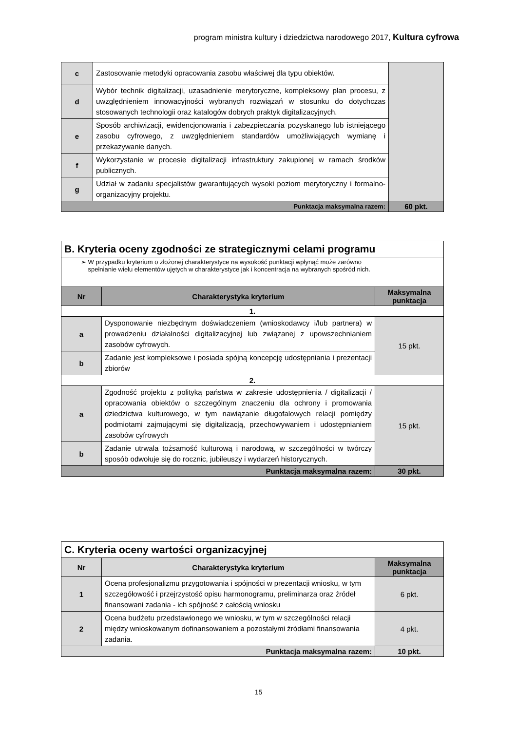program ministra kultury i dziedzictwa narodowego 2017, Kultura cyfrowa
| c | Zastosowanie metodyki opracowania zasobu właściwej dla typu obiektów. | |
| d | Wybór technik digitalizacji, uzasadnienie merytoryczne, kompleksowy plan procesu, z uwzględnieniem innowacyjności wybranych rozwiązań w stosunku do dotychczas stosowanych technologii oraz katalogów dobrych praktyk digitalizacyjnych. | |
| e | Sposób archiwizacji, ewidencjonowania i zabezpieczania pozyskanego lub istniejącego zasobu cyfrowego, z uwzględnieniem standardów umożliwiających wymianę i przekazywanie danych. | |
| f | Wykorzystanie w procesie digitalizacji infrastruktury zakupionej w ramach środków publicznych. | |
| g | Udział w zadaniu specjalistów gwarantujących wysoki poziom merytoryczny i formalno-organizacyjny projektu. | |
| Punktacja maksymalna razem: | | 60 pkt. |
| B. Kryteria oceny zgodności ze strategicznymi celami programu | | |
| ➢ W przypadku kryterium o złożonej charakterystyce na wysokość punktacji wpłynąć może zarówno spełnianie wielu elementów ujętych w charakterystyce jak i koncentracja na wybranych spośród nich. | | |
| Nr | Charakterystyka kryterium | Maksymalna punktacja |
| 1. | | |
| a | Dysponowanie niezbędnym doświadczeniem (wnioskodawcy i/lub partnera) w prowadzeniu działalności digitalizacyjnej lub związanej z upowszechnianiem zasobów cyfrowych. | 15 pkt. |
| b | Zadanie jest kompleksowe i posiada spójną koncepcję udostępniania i prezentacji zbiorów | |
| 2. | | |
| a | Zgodność projektu z polityką państwa w zakresie udostępnienia / digitalizacji / opracowania obiektów o szczególnym znaczeniu dla ochrony i promowania dziedzictwa kulturowego, w tym nawiązanie długofalowych relacji pomiędzy podmiotami zajmującymi się digitalizacją, przechowywaniem i udostępnianiem zasobów cyfrowych | 15 pkt. |
| b | Zadanie utrwala tożsamość kulturową i narodową, w szczególności w twórczy sposób odwołuje się do rocznic, jubileuszy i wydarzeń historycznych. | |
| Punktacja maksymalna razem: | | 30 pkt. |
| C. Kryteria oceny wartości organizacyjnej | | |
| Nr | Charakterystyka kryterium | Maksymalna punktacja |
| 1 | Ocena profesjonalizmu przygotowania i spójności w prezentacji wniosku, w tym szczegółowość i przejrzystość opisu harmonogramu, preliminarza oraz źródeł finansowani zadania - ich spójność z całością wniosku | 6 pkt. |
| 2 | Ocena budżetu przedstawionego we wniosku, w tym w szczególności relacji między wnioskowanym dofinansowaniem a pozostałymi źródłami finansowania zadania. | 4 pkt. |
| Punktacja maksymalna razem: | | 10 pkt. |
15